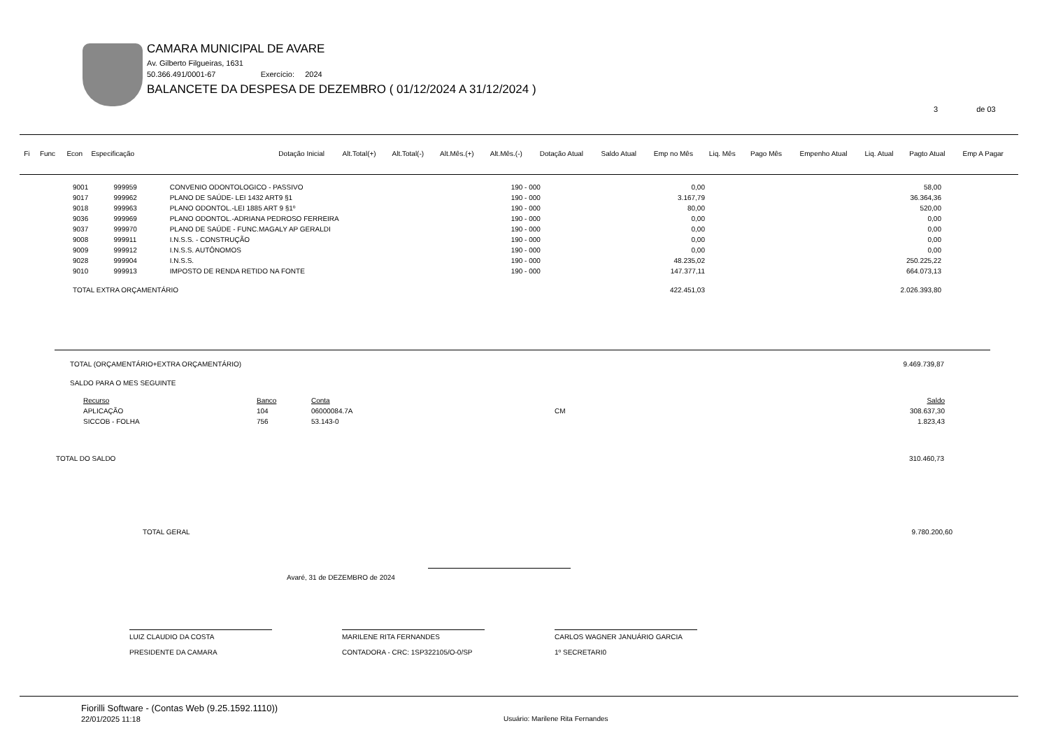CAMARA MUNICIPAL DE AVARE
Av. Gilberto Filgueiras, 1631
50.366.491/0001-67 Exercício: 2024
BALANCETE DA DESPESA DE DEZEMBRO ( 01/12/2024 A 31/12/2024 )
3 de 03
| Fi | Func | Econ | Especificação | Dotação Inicial | Alt.Total(+) | Alt.Total(-) | Alt.Mês.(+) | Alt.Mês.(-) | Dotação Atual | Saldo Atual | Emp no Mês | Liq. Mês | Pago Mês | Empenho Atual | Liq. Atual | Pagto Atual | Emp A Pagar |
| --- | --- | --- | --- | --- | --- | --- | --- | --- | --- | --- | --- | --- | --- | --- | --- | --- | --- |
| 9001 | 999959 | CONVENIO ODONTOLOGICO - PASSIVO | 190 - 000 | 0,00 | 58,00 |
| 9017 | 999962 | PLANO DE SAÚDE- LEI 1432 ART9 §1 | 190 - 000 | 3.167,79 | 36.364,36 |
| 9018 | 999963 | PLANO ODONTOL.-LEI 1885 ART 9 §1º | 190 - 000 | 80,00 | 520,00 |
| 9036 | 999969 | PLANO ODONTOL.-ADRIANA PEDROSO FERREIRA | 190 - 000 | 0,00 | 0,00 |
| 9037 | 999970 | PLANO DE SAÚDE - FUNC.MAGALY AP GERALDI | 190 - 000 | 0,00 | 0,00 |
| 9008 | 999911 | I.N.S.S. - CONSTRUÇÃO | 190 - 000 | 0,00 | 0,00 |
| 9009 | 999912 | I.N.S.S. AUTÔNOMOS | 190 - 000 | 0,00 | 0,00 |
| 9028 | 999904 | I.N.S.S. | 190 - 000 | 48.235,02 | 250.225,22 |
| 9010 | 999913 | IMPOSTO DE RENDA RETIDO NA FONTE | 190 - 000 | 147.377,11 | 664.073,13 |
| TOTAL EXTRA ORÇAMENTÁRIO | | | | 422.451,03 | 2.026.393,80 |
TOTAL (ORÇAMENTÁRIO+EXTRA ORÇAMENTÁRIO) 9.469.739,87
SALDO PARA O MES SEGUINTE
| Recurso | Banco | Conta | | Saldo |
| APLICAÇÃO | 104 | 06000084.7A | CM | 308.637,30 |
| SICCOB - FOLHA | 756 | 53.143-0 | | 1.823,43 |
TOTAL DO SALDO 310.460,73
TOTAL GERAL 9.780.200,60
Avaré, 31 de DEZEMBRO de 2024
LUIZ CLAUDIO DA COSTA
PRESIDENTE DA CAMARA
MARILENE RITA FERNANDES
CONTADORA - CRC: 1SP322105/O-0/SP
CARLOS WAGNER JANUÁRIO GARCIA
1º SECRETARI0
Fiorilli Software - (Contas Web (9.25.1592.1110))
22/01/2025 11:18
Usuário: Marilene Rita Fernandes